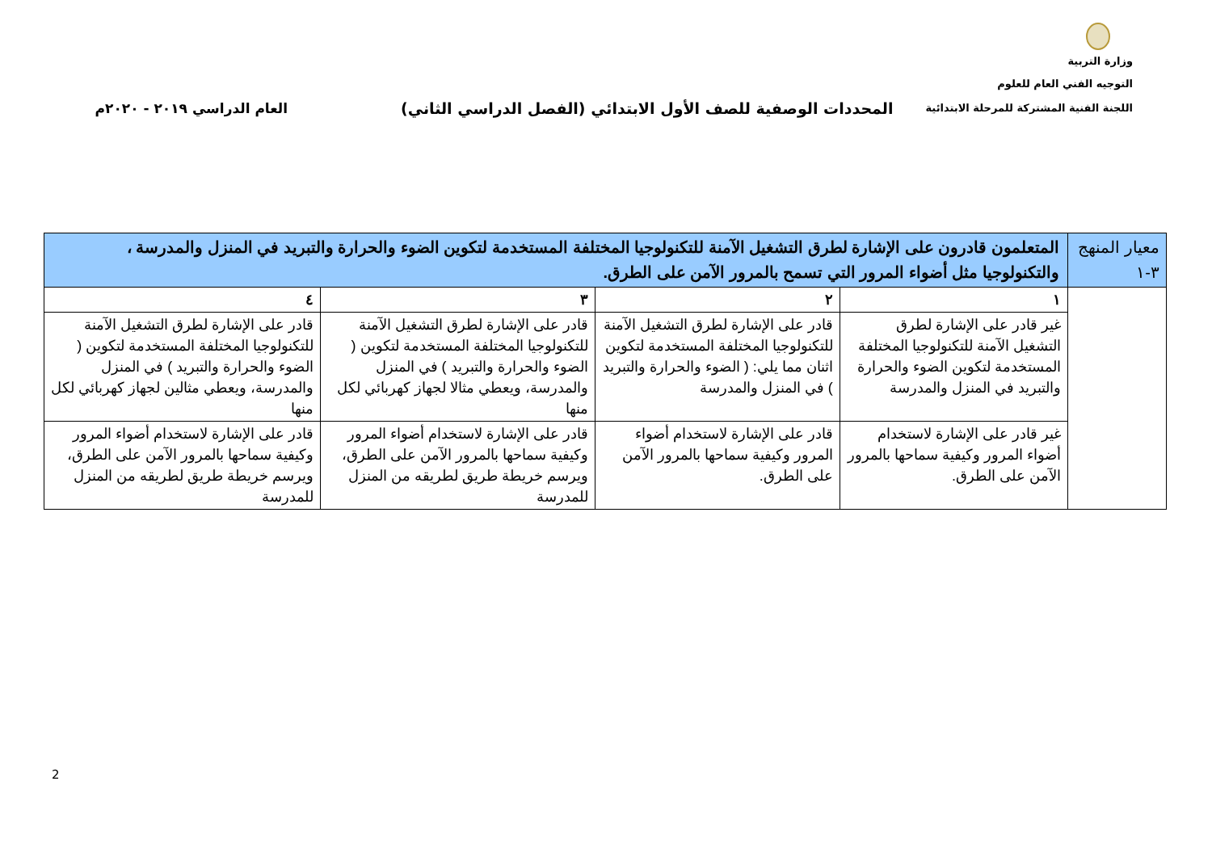وزارة التربية
التوجيه الفني العام للعلوم
اللجنة الفنية المشتركة للمرحلة الابتدائية المحددات الوصفية للصف الأول الابتدائي (الفصل الدراسي الثاني) العام الدراسي ٢٠١٩ - ٢٠٢٠م
| معيار المنهج ٣-١ | المتعلمون قادرون على الإشارة لطرق التشغيل الآمنة للتكنولوجيا المختلفة المستخدمة لتكوين الضوء والحرارة والتبريد في المنزل والمدرسة ، والتكنولوجيا مثل أضواء المرور التي تسمح بالمرور الآمن على الطرق. | | | |
| | ١ | ٢ | ٣ | ٤ |
| | غير قادر على الإشارة لطرق التشغيل الآمنة للتكنولوجيا المختلفة المستخدمة لتكوين الضوء والحرارة والتبريد في المنزل والمدرسة | قادر على الإشارة لطرق التشغيل الآمنة للتكنولوجيا المختلفة المستخدمة لتكوين اثنان مما يلي: ( الضوء والحرارة والتبريد ) في المنزل والمدرسة | قادر على الإشارة لطرق التشغيل الآمنة للتكنولوجيا المختلفة المستخدمة لتكوين ( الضوء والحرارة والتبريد ) في المنزل والمدرسة، ويعطي مثالا لجهاز كهربائي لكل منها | قادر على الإشارة لطرق التشغيل الآمنة للتكنولوجيا المختلفة المستخدمة لتكوين ( الضوء والحرارة والتبريد ) في المنزل والمدرسة، ويعطي مثالين لجهاز كهربائي لكل منها |
| | غير قادر على الإشارة لاستخدام أضواء المرور وكيفية سماحها بالمرور الآمن على الطرق. | قادر على الإشارة لاستخدام أضواء المرور وكيفية سماحها بالمرور الآمن على الطرق. | قادر على الإشارة لاستخدام أضواء المرور وكيفية سماحها بالمرور الآمن على الطرق، ويرسم خريطة طريق لطريقه من المنزل للمدرسة | قادر على الإشارة لاستخدام أضواء المرور وكيفية سماحها بالمرور الآمن على الطرق، ويرسم خريطة طريق لطريقه من المنزل للمدرسة |
2